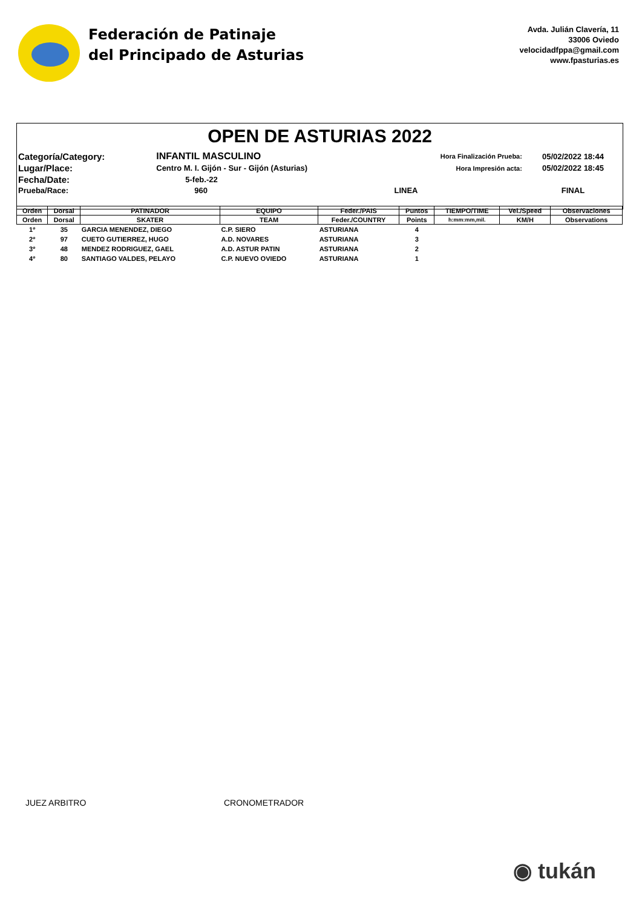Federación de Patinaje
del Principado de Asturias
Avda. Julián Clavería, 11
33006 Oviedo
velocidadfppa@gmail.com
www.fpasturias.es
OPEN DE ASTURIAS 2022
| Categoría/Category: | INFANTIL MASCULINO | Hora Finalización Prueba: | 05/02/2022 18:44 |
| Lugar/Place: | Centro M. I. Gijón - Sur - Gijón (Asturias) | Hora Impresión acta: | 05/02/2022 18:45 |
| Fecha/Date: | 5-feb.-22 | | |
| Prueba/Race: | 960 | LINEA | FINAL |
| Orden | Dorsal | PATINADOR | EQUIPO | Feder./PAIS | Puntos | TIEMPO/TIME | Vel./Speed | Observaciones |
| --- | --- | --- | --- | --- | --- | --- | --- | --- |
| Orden | Dorsal | SKATER | TEAM | Feder./COUNTRY | Points | h:mm:mm,mil. | KM/H | Observations |
| 1º | 35 | GARCIA MENENDEZ, DIEGO | C.P. SIERO | ASTURIANA | 4 | | | |
| 2º | 97 | CUETO GUTIERREZ, HUGO | A.D. NOVARES | ASTURIANA | 3 | | | |
| 3º | 48 | MENDEZ RODRIGUEZ, GAEL | A.D. ASTUR PATIN | ASTURIANA | 2 | | | |
| 4º | 80 | SANTIAGO VALDES, PELAYO | C.P. NUEVO OVIEDO | ASTURIANA | 1 | | | |
JUEZ ARBITRO CRONOMETRADOR
◉ tukán